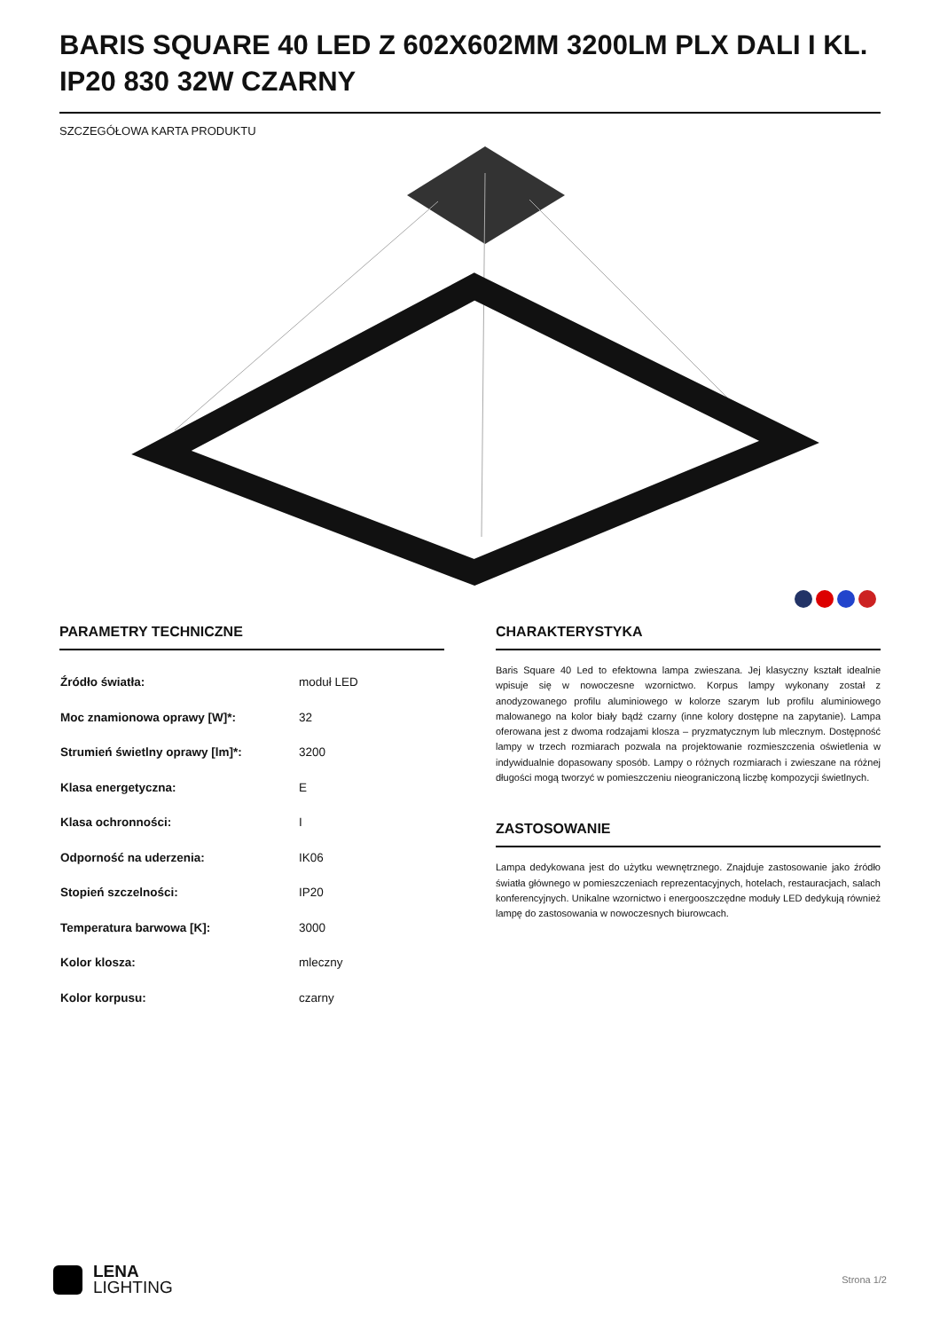BARIS SQUARE 40 LED Z 602X602MM 3200LM PLX DALI I KL. IP20 830 32W CZARNY
SZCZEGÓŁOWA KARTA PRODUKTU
PARAMETRY TECHNICZNE
| Źródło światła: | moduł LED |
| Moc znamionowa oprawy [W]*: | 32 |
| Strumień świetlny oprawy [lm]*: | 3200 |
| Klasa energetyczna: | E |
| Klasa ochronności: | I |
| Odporność na uderzenia: | IK06 |
| Stopień szczelności: | IP20 |
| Temperatura barwowa [K]: | 3000 |
| Kolor klosza: | mleczny |
| Kolor korpusu: | czarny |
CHARAKTERYSTYKA
Baris Square 40 Led to efektowna lampa zwieszana. Jej klasyczny kształt idealnie wpisuje się w nowoczesne wzornictwo. Korpus lampy wykonany został z anodyzowanego profilu aluminiowego w kolorze szarym lub profilu aluminiowego malowanego na kolor biały bądź czarny (inne kolory dostępne na zapytanie). Lampa oferowana jest z dwoma rodzajami klosza – pryzmatycznym lub mlecznym. Dostępność lampy w trzech rozmiarach pozwala na projektowanie rozmieszczenia oświetlenia w indywidualnie dopasowany sposób. Lampy o różnych rozmiarach i zwieszane na różnej długości mogą tworzyć w pomieszczeniu nieograniczoną liczbę kompozycji świetlnych.
ZASTOSOWANIE
Lampa dedykowana jest do użytku wewnętrznego. Znajduje zastosowanie jako źródło światła głównego w pomieszczeniach reprezentacyjnych, hotelach, restauracjach, salach konferencyjnych. Unikalne wzornictwo i energooszczędne moduły LED dedykują również lampę do zastosowania w nowoczesnych biurowcach.
LENA
LIGHTING
Strona 1/2